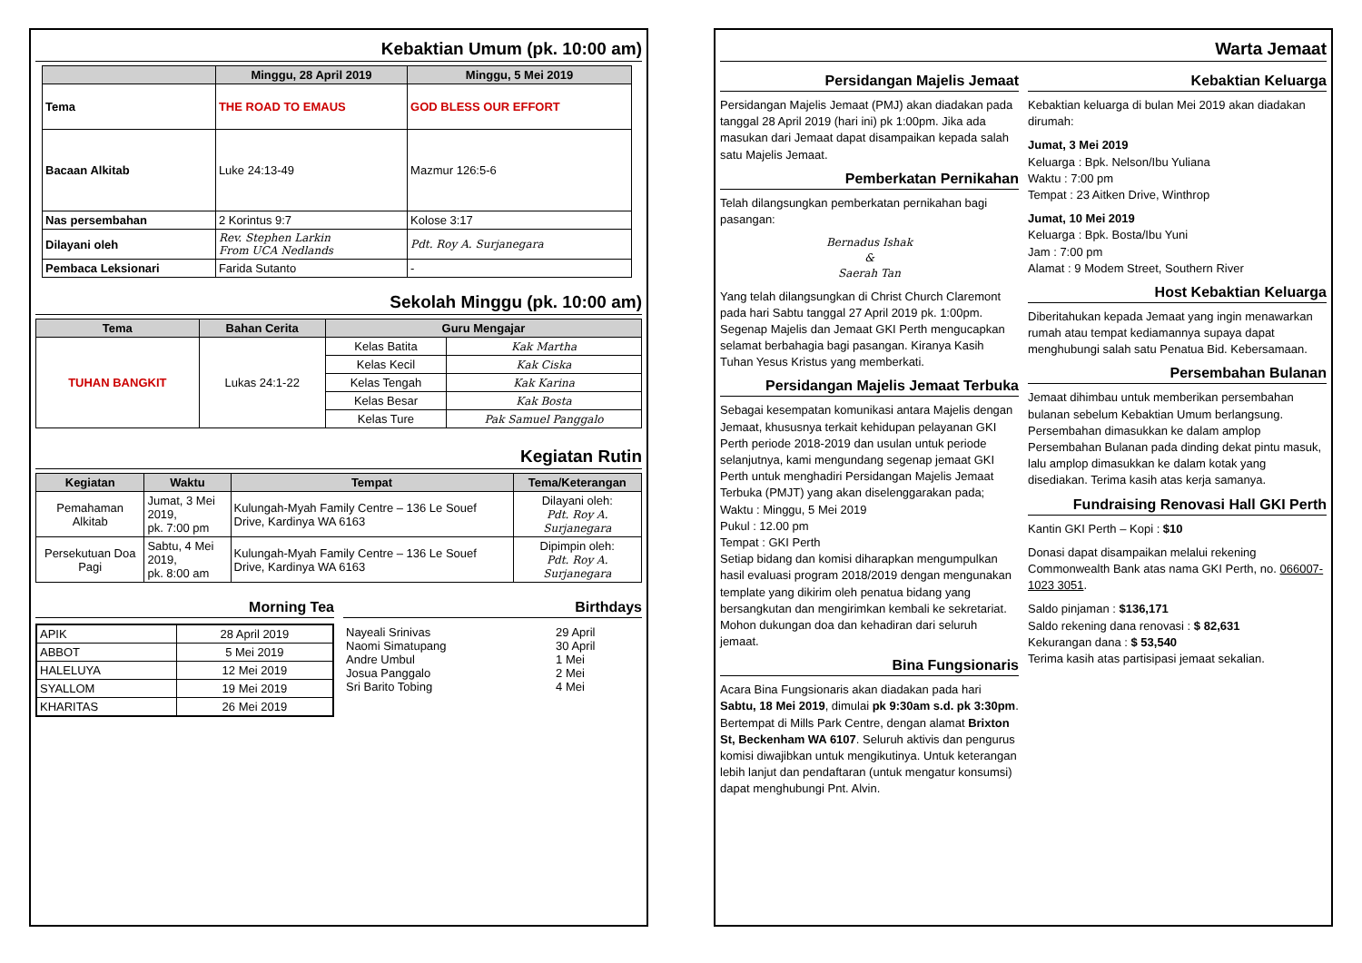Kebaktian Umum (pk. 10:00 am)
| | Minggu, 28 April 2019 | Minggu, 5 Mei 2019 |
| --- | --- | --- |
| Tema | THE ROAD TO EMAUS | GOD BLESS OUR EFFORT |
| Bacaan Alkitab | Luke 24:13-49 | Mazmur 126:5-6 |
| Nas persembahan | 2 Korintus 9:7 | Kolose 3:17 |
| Dilayani oleh | Rev. Stephen Larkin From UCA Nedlands | Pdt. Roy A. Surjanegara |
| Pembaca Leksionari | Farida Sutanto | - |
Sekolah Minggu (pk. 10:00 am)
| Tema | Bahan Cerita | Guru Mengajar | |
| --- | --- | --- | --- |
| TUHAN BANGKIT | Lukas 24:1-22 | Kelas Batita | Kak Martha |
| | | Kelas Kecil | Kak Ciska |
| | | Kelas Tengah | Kak Karina |
| | | Kelas Besar | Kak Bosta |
| | | Kelas Ture | Pak Samuel Panggalo |
Kegiatan Rutin
| Kegiatan | Waktu | Tempat | Tema/Keterangan |
| --- | --- | --- | --- |
| Pemahaman Alkitab | Jumat, 3 Mei 2019, pk. 7:00 pm | Kulungah-Myah Family Centre – 136 Le Souef Drive, Kardinya WA 6163 | Dilayani oleh: Pdt. Roy A. Surjanegara |
| Persekutuan Doa Pagi | Sabtu, 4 Mei 2019, pk. 8:00 am | Kulungah-Myah Family Centre – 136 Le Souef Drive, Kardinya WA 6163 | Dipimpin oleh: Pdt. Roy A. Surjanegara |
Morning Tea
| APIK | 28 April 2019 |
| ABBOT | 5 Mei 2019 |
| HALELUYA | 12 Mei 2019 |
| SYALLOM | 19 Mei 2019 |
| KHARITAS | 26 Mei 2019 |
Birthdays
| Nayeali Srinivas Naomi Simatupang Andre Umbul Josua Panggalo Sri Barito Tobing | 29 April 30 April 1 Mei 2 Mei 4 Mei |
Warta Jemaat
Persidangan Majelis Jemaat
Persidangan Majelis Jemaat (PMJ) akan diadakan pada tanggal 28 April 2019 (hari ini) pk 1:00pm. Jika ada masukan dari Jemaat dapat disampaikan kepada salah satu Majelis Jemaat.
Pemberkatan Pernikahan
Telah dilangsungkan pemberkatan pernikahan bagi pasangan:
Bernadus Ishak
&
Saerah Tan
Yang telah dilangsungkan di Christ Church Claremont pada hari Sabtu tanggal 27 April 2019 pk. 1:00pm. Segenap Majelis dan Jemaat GKI Perth mengucapkan selamat berbahagia bagi pasangan. Kiranya Kasih Tuhan Yesus Kristus yang memberkati.
Persidangan Majelis Jemaat Terbuka
Sebagai kesempatan komunikasi antara Majelis dengan Jemaat, khususnya terkait kehidupan pelayanan GKI Perth periode 2018-2019 dan usulan untuk periode selanjutnya, kami mengundang segenap jemaat GKI Perth untuk menghadiri Persidangan Majelis Jemaat Terbuka (PMJT) yang akan diselenggarakan pada;
Waktu : Minggu, 5 Mei 2019
Pukul : 12.00 pm
Tempat : GKI Perth
Setiap bidang dan komisi diharapkan mengumpulkan hasil evaluasi program 2018/2019 dengan mengunakan template yang dikirim oleh penatua bidang yang bersangkutan dan mengirimkan kembali ke sekretariat. Mohon dukungan doa dan kehadiran dari seluruh jemaat.
Bina Fungsionaris
Acara Bina Fungsionaris akan diadakan pada hari Sabtu, 18 Mei 2019, dimulai pk 9:30am s.d. pk 3:30pm. Bertempat di Mills Park Centre, dengan alamat Brixton St, Beckenham WA 6107. Seluruh aktivis dan pengurus komisi diwajibkan untuk mengikutinya. Untuk keterangan lebih lanjut dan pendaftaran (untuk mengatur konsumsi) dapat menghubungi Pnt. Alvin.
Kebaktian Keluarga
Kebaktian keluarga di bulan Mei 2019 akan diadakan dirumah:
Jumat, 3 Mei 2019
Keluarga : Bpk. Nelson/Ibu Yuliana
Waktu : 7:00 pm
Tempat : 23 Aitken Drive, Winthrop
Jumat, 10 Mei 2019
Keluarga : Bpk. Bosta/Ibu Yuni
Jam : 7:00 pm
Alamat : 9 Modem Street, Southern River
Host Kebaktian Keluarga
Diberitahukan kepada Jemaat yang ingin menawarkan rumah atau tempat kediamannya supaya dapat menghubungi salah satu Penatua Bid. Kebersamaan.
Persembahan Bulanan
Jemaat dihimbau untuk memberikan persembahan bulanan sebelum Kebaktian Umum berlangsung. Persembahan dimasukkan ke dalam amplop Persembahan Bulanan pada dinding dekat pintu masuk, lalu amplop dimasukkan ke dalam kotak yang disediakan. Terima kasih atas kerja samanya.
Fundraising Renovasi Hall GKI Perth
Kantin GKI Perth – Kopi : $10
Donasi dapat disampaikan melalui rekening Commonwealth Bank atas nama GKI Perth, no. 066007-1023 3051.
Saldo pinjaman : $136,171
Saldo rekening dana renovasi : $ 82,631
Kekurangan dana : $ 53,540
Terima kasih atas partisipasi jemaat sekalian.